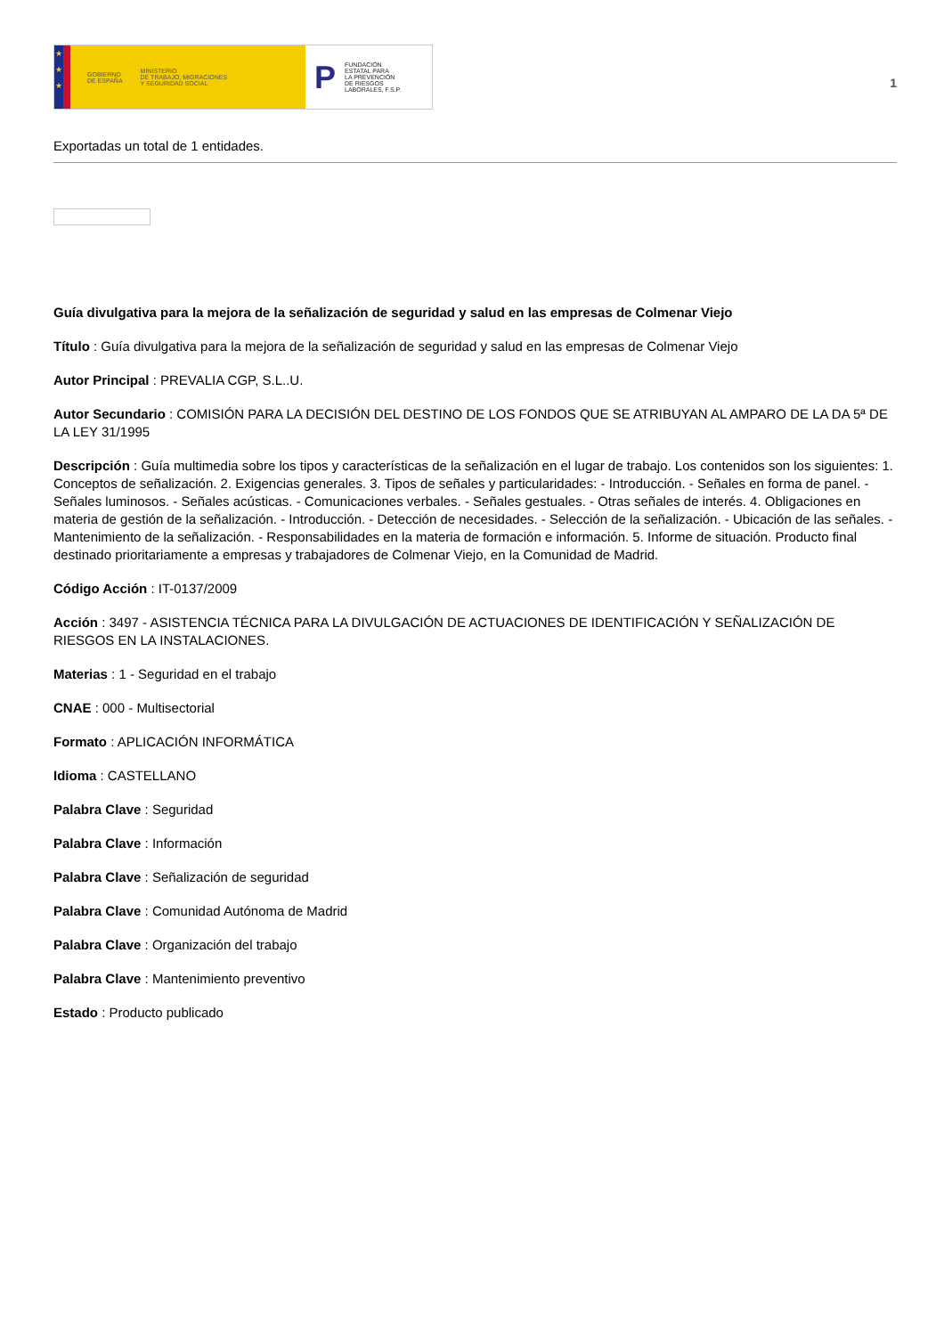★
★
★
GOBIERNO
DE ESPAÑA
MINISTERIO
DE TRABAJO, MIGRACIONES
Y SEGURIDAD SOCIAL
P FUNDACIÓN
ESTATAL PARA
LA PREVENCIÓN
DE RIESGOS
LABORALES, F.S.P.
1
Exportadas un total de 1 entidades.
Guía divulgativa para la mejora de la señalización de seguridad y salud en las empresas de Colmenar Viejo
Título : Guía divulgativa para la mejora de la señalización de seguridad y salud en las empresas de Colmenar Viejo
Autor Principal : PREVALIA CGP, S.L..U.
Autor Secundario : COMISIÓN PARA LA DECISIÓN DEL DESTINO DE LOS FONDOS QUE SE ATRIBUYAN AL AMPARO DE LA DA 5ª DE LA LEY 31/1995
Descripción : Guía multimedia sobre los tipos y características de la señalización en el lugar de trabajo. Los contenidos son los siguientes: 1. Conceptos de señalización. 2. Exigencias generales. 3. Tipos de señales y particularidades: - Introducción. - Señales en forma de panel. - Señales luminosos. - Señales acústicas. - Comunicaciones verbales. - Señales gestuales. - Otras señales de interés. 4. Obligaciones en materia de gestión de la señalización. - Introducción. - Detección de necesidades. - Selección de la señalización. - Ubicación de las señales. - Mantenimiento de la señalización. - Responsabilidades en la materia de formación e información. 5. Informe de situación. Producto final destinado prioritariamente a empresas y trabajadores de Colmenar Viejo, en la Comunidad de Madrid.
Código Acción : IT-0137/2009
Acción : 3497 - ASISTENCIA TÉCNICA PARA LA DIVULGACIÓN DE ACTUACIONES DE IDENTIFICACIÓN Y SEÑALIZACIÓN DE RIESGOS EN LA INSTALACIONES.
Materias : 1 - Seguridad en el trabajo
CNAE : 000 - Multisectorial
Formato : APLICACIÓN INFORMÁTICA
Idioma : CASTELLANO
Palabra Clave : Seguridad
Palabra Clave : Información
Palabra Clave : Señalización de seguridad
Palabra Clave : Comunidad Autónoma de Madrid
Palabra Clave : Organización del trabajo
Palabra Clave : Mantenimiento preventivo
Estado : Producto publicado